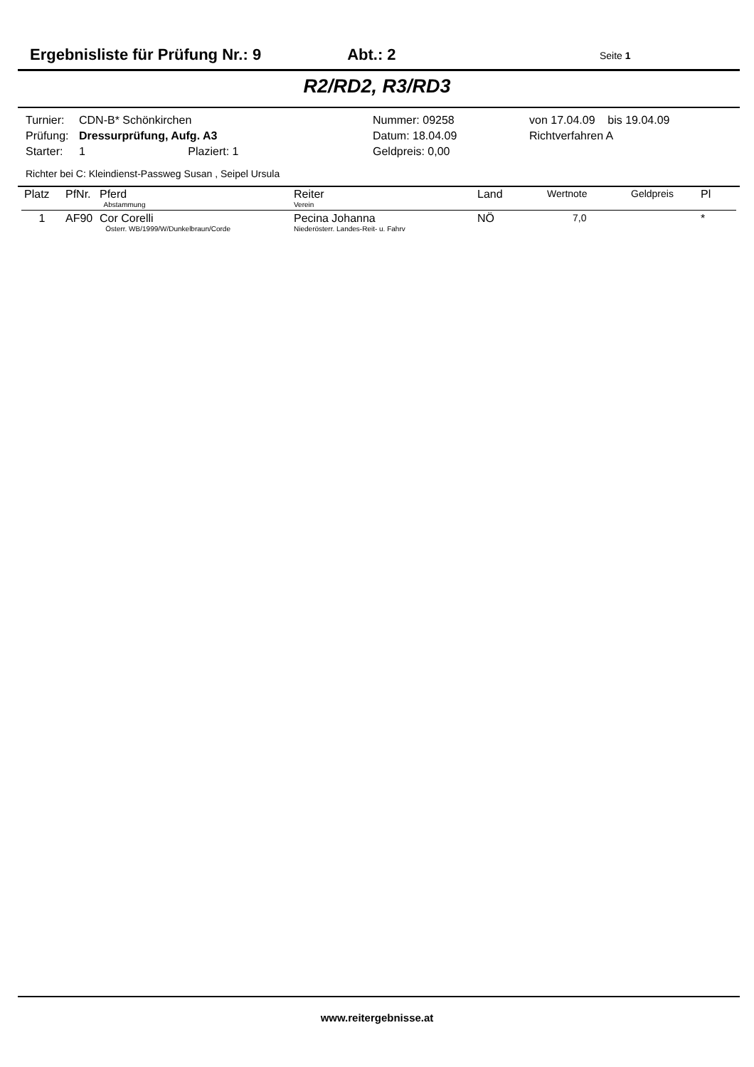Ergebnisliste für Prüfung Nr.: 9 Abt.: 2 Seite 1
R2/RD2, R3/RD3
| Turnier: | CDN-B* Schönkirchen | Nummer: 09258 | von 17.04.09 bis 19.04.09 |
| Prüfung: | Dressurprüfung, Aufg. A3 | Datum: 18.04.09 | Richtverfahren A |
| Starter: | 1 Plaziert: 1 | Geldpreis: 0,00 | |
Richter bei C: Kleindienst-Passweg Susan , Seipel Ursula
| Platz | PfNr. | Pferd Abstammung | Reiter Verein | Land | Wertnote | Geldpreis | Pl |
| --- | --- | --- | --- | --- | --- | --- | --- |
| 1 | AF90 | Cor Corelli Österr. WB/1999/W/Dunkelbraun/Corde | Pecina Johanna Niederösterr. Landes-Reit- u. Fahrv | NÖ | 7,0 | | * |
www.reitergebnisse.at